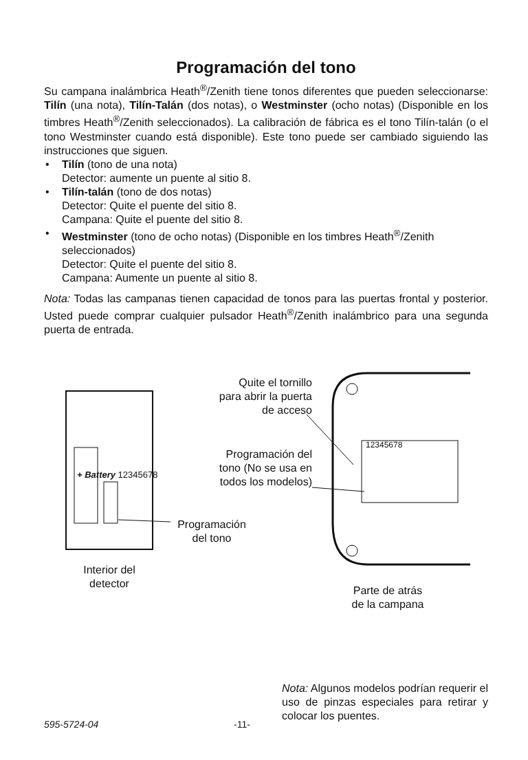Programación del tono
Su campana inalámbrica Heath<sup>®</sup>/Zenith tiene tonos diferentes que pueden seleccionarse: Tilín (una nota), Tilín-Talán (dos notas), o Westminster (ocho notas) (Disponible en los timbres Heath<sup>®</sup>/Zenith seleccionados). La calibración de fábrica es el tono Tilín-talán (o el tono Westminster cuando está disponible). Este tono puede ser cambiado siguiendo las instrucciones que siguen.
• Tilín (tono de una nota)
Detector: aumente un puente al sitio 8.
• Tilín-talán (tono de dos notas)
Detector: Quite el puente del sitio 8.
Campana: Quite el puente del sitio 8.
• Westminster (tono de ocho notas) (Disponible en los timbres Heath<sup>®</sup>/Zenith seleccionados)
Detector: Quite el puente del sitio 8.
Campana: Aumente un puente al sitio 8.
Nota: Todas las campanas tienen capacidad de tonos para las puertas frontal y posterior. Usted puede comprar cualquier pulsador Heath<sup>®</sup>/Zenith inalámbrico para una segunda puerta de entrada.
Quite el tornillo
para abrir la puerta
de acceso
Programación del
tono (No se usa en
todos los modelos)
12345678
+ Battery 12345678
Programación
del tono
Interior del
detector
Parte de atrás
de la campana
Nota: Algunos modelos podrían requerir el uso de pinzas especiales para retirar y colocar los puentes.
595-5724-04 -11-